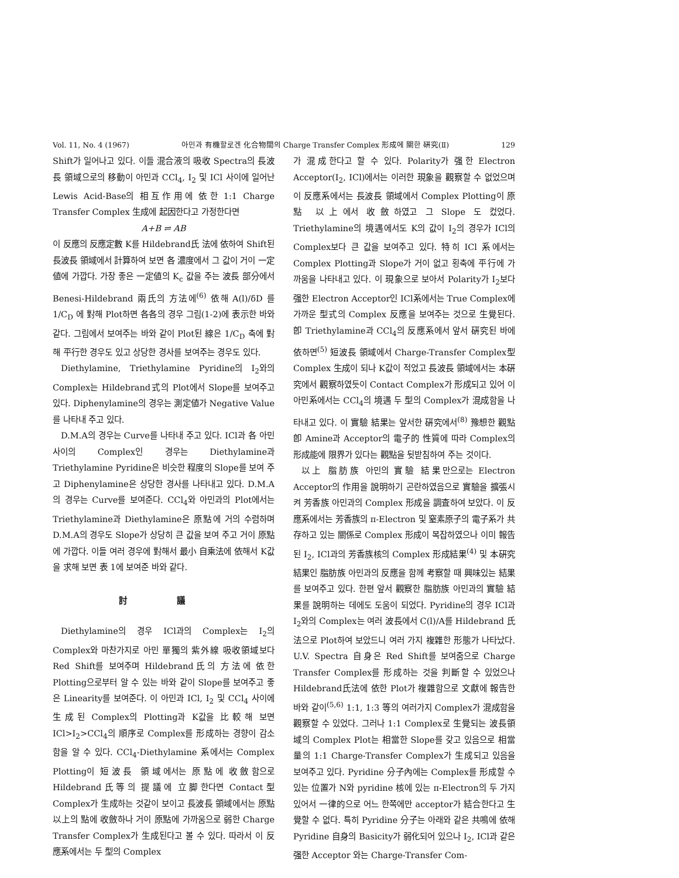Vol. 11, No. 4 (1967) 아민과 有機할로겐 化合物間의 Charge Transfer Complex 形成에 關한 硏究(Ⅱ) 129
Shift가 일어나고 있다. 이들 混合液의 吸收 Spectra의 長波長 領域으로의 移動이 아민과 CCl<sub>4</sub>, I<sub>2</sub> 및 ICl 사이에 일어난 Lewis Acid-Base의 相互作用에 依한 1:1 Charge Transfer Complex 生成에 起因한다고 가정한다면
A+B ⇌ AB
이 反應의 反應定數 K를 Hildebrand氏 法에 依하여 Shift된 長波長 領域에서 計算하여 보면 各 濃度에서 그 값이 거이 一定値에 가깝다. 가장 좋은 一定値의 K<sub>c</sub> 값을 주는 波長 部分에서 Benesi-Hildebrand 兩氏의 方法에<sup>(6)</sup> 依해 A(l)/δD 를 1/C<sub>D</sub> 에 對해 Plot하면 各各의 경우 그림(1-2)에 表示한 바와 같다. 그림에서 보여주는 바와 같이 Plot된 線은 1/C<sub>D</sub> 축에 對해 平行한 경우도 있고 상당한 경사를 보여주는 경우도 있다.
Diethylamine, Triethylamine Pyridine의 I<sub>2</sub>와의 Complex는 Hildebrand式의 Plot에서 Slope를 보여주고 있다. Diphenylamine의 경우는 測定値가 Negative Value를 나타내 주고 있다.
D.M.A의 경우는 Curve를 나타내 주고 있다. ICl과 各 아민 사이의 Complex인 경우는 Diethylamine과 Triethylamine Pyridine은 비슷한 程度의 Slope를 보여 주고 Diphenylamine은 상당한 경사를 나타내고 있다. D.M.A의 경우는 Curve를 보여준다. CCl<sub>4</sub>와 아민과의 Plot에서는 Triethylamine과 Diethylamine은 原點에 거의 수렴하며 D.M.A의 경우도 Slope가 상당히 큰 값을 보여 주고 거이 原點에 가깝다. 이들 여러 경우에 對해서 最小 自乘法에 依해서 K값을 求해 보면 表 1에 보여준 바와 같다.
討 議
Diethylamine의 경우 ICl과의 Complex는 I<sub>2</sub>의 Complex와 마찬가지로 아민 單獨의 紫外線 吸收領域보다 Red Shift를 보여주며 Hildebrand氏의 方法에 依한 Plotting으로부터 알 수 있는 바와 같이 Slope를 보여주고 좋은 Linearity를 보여준다. 이 아민과 ICl, I<sub>2</sub> 및 CCl<sub>4</sub> 사이에 生成된 Complex의 Plotting과 K값을 比較해 보면 ICl>I<sub>2</sub>>CCl<sub>4</sub>의 順序로 Complex를 形成하는 경향이 감소함을 알 수 있다. CCl<sub>4</sub>-Diethylamine 系에서는 Complex Plotting이 短波長 領域에서는 原點에 收斂함으로 Hildebrand氏等의 提議에 立脚한다면 Contact型 Complex가 生成하는 것같이 보이고 長波長 領域에서는 原點以上의 點에 收斂하나 거이 原點에 가까움으로 弱한 Charge Transfer Complex가 生成된다고 볼 수 있다. 따라서 이 反應系에서는 두 型의 Complex
가 混成한다고 할 수 있다. Polarity가 强한 Electron Acceptor(I<sub>2</sub>, ICl)에서는 이러한 現象을 觀察할 수 없었으며 이 反應系에서는 長波長 領域에서 Complex Plotting이 原點 以上에서 收斂하였고 그 Slope 도 컸었다. Triethylamine의 境遇에서도 K의 값이 I<sub>2</sub>의 경우가 ICl의 Complex보다 큰 값을 보여주고 있다. 特히 ICl 系에서는 Complex Plotting과 Slope가 거이 없고 횡축에 平行에 가까움을 나타내고 있다. 이 現象으로 보아서 Polarity가 I<sub>2</sub>보다 强한 Electron Acceptor인 ICl系에서는 True Complex에 가까운 型式의 Complex 反應을 보여주는 것으로 生覺된다. 卽 Triethylamine과 CCl<sub>4</sub>의 反應系에서 앞서 硏究된 바에 依하면<sup>(5)</sup> 短波長 領域에서 Charge-Transfer Complex型 Complex 生成이 되나 K값이 적었고 長波長 領域에서는 本硏究에서 觀察하였듯이 Contact Complex가 形成되고 있어 이 아민系에서는 CCl<sub>4</sub>의 境遇 두 型의 Complex가 混成함을 나타내고 있다. 이 實驗 結果는 앞서한 硏究에서<sup>(8)</sup> 豫想한 觀點 卽 Amine과 Acceptor의 電子的 性質에 따라 Complex의 形成能에 限界가 있다는 觀點을 뒷받침하여 주는 것이다.
以上 脂肪族 아민의 實驗 結果만으로는 Electron Acceptor의 作用을 說明하기 곤란하였음으로 實驗을 擴張시켜 芳香族 아민과의 Complex 形成을 調査하여 보았다. 이 反應系에서는 芳香族의 π-Electron 및 窒素原子의 電子系가 共存하고 있는 關係로 Complex 形成이 복잡하였으나 이미 報告된 I<sub>2</sub>, ICl과의 芳香族核의 Complex 形成結果<sup>(4)</sup> 및 本硏究結果인 脂肪族 아민과의 反應을 함께 考察할 때 興味있는 結果를 보여주고 있다. 한편 앞서 觀察한 脂肪族 아민과의 實驗 結果를 說明하는 데에도 도움이 되었다. Pyridine의 경우 ICl과 I<sub>2</sub>와의 Complex는 여러 波長에서 C(l)/A를 Hildebrand 氏法으로 Plot하여 보았드니 여러 가지 複雜한 形態가 나타났다. U.V. Spectra 自身은 Red Shift를 보여줌으로 Charge Transfer Complex를 形成하는 것을 判斷할 수 있었으나 Hildebrand氏法에 依한 Plot가 複雜함으로 文獻에 報告한 바와 같이<sup>(5,6)</sup> 1:1, 1:3 等의 여러가지 Complex가 混成함을 觀察할 수 있었다. 그러나 1:1 Complex로 生覺되는 波長領域의 Complex Plot는 相當한 Slope를 갖고 있음으로 相當量의 1:1 Charge-Transfer Complex가 生成되고 있음을 보여주고 있다. Pyridine 分子內에는 Complex를 形成할 수 있는 位置가 N와 pyridine 核에 있는 π-Electron의 두 가지 있어서 一律的으로 어느 한쪽에만 acceptor가 結合한다고 生覺할 수 없다. 특히 Pyridine 分子는 아래와 같은 共鳴에 依해 Pyridine 自身의 Basicity가 弱化되어 있으나 I<sub>2</sub>, ICl과 같은 强한 Acceptor 와는 Charge-Transfer Com-